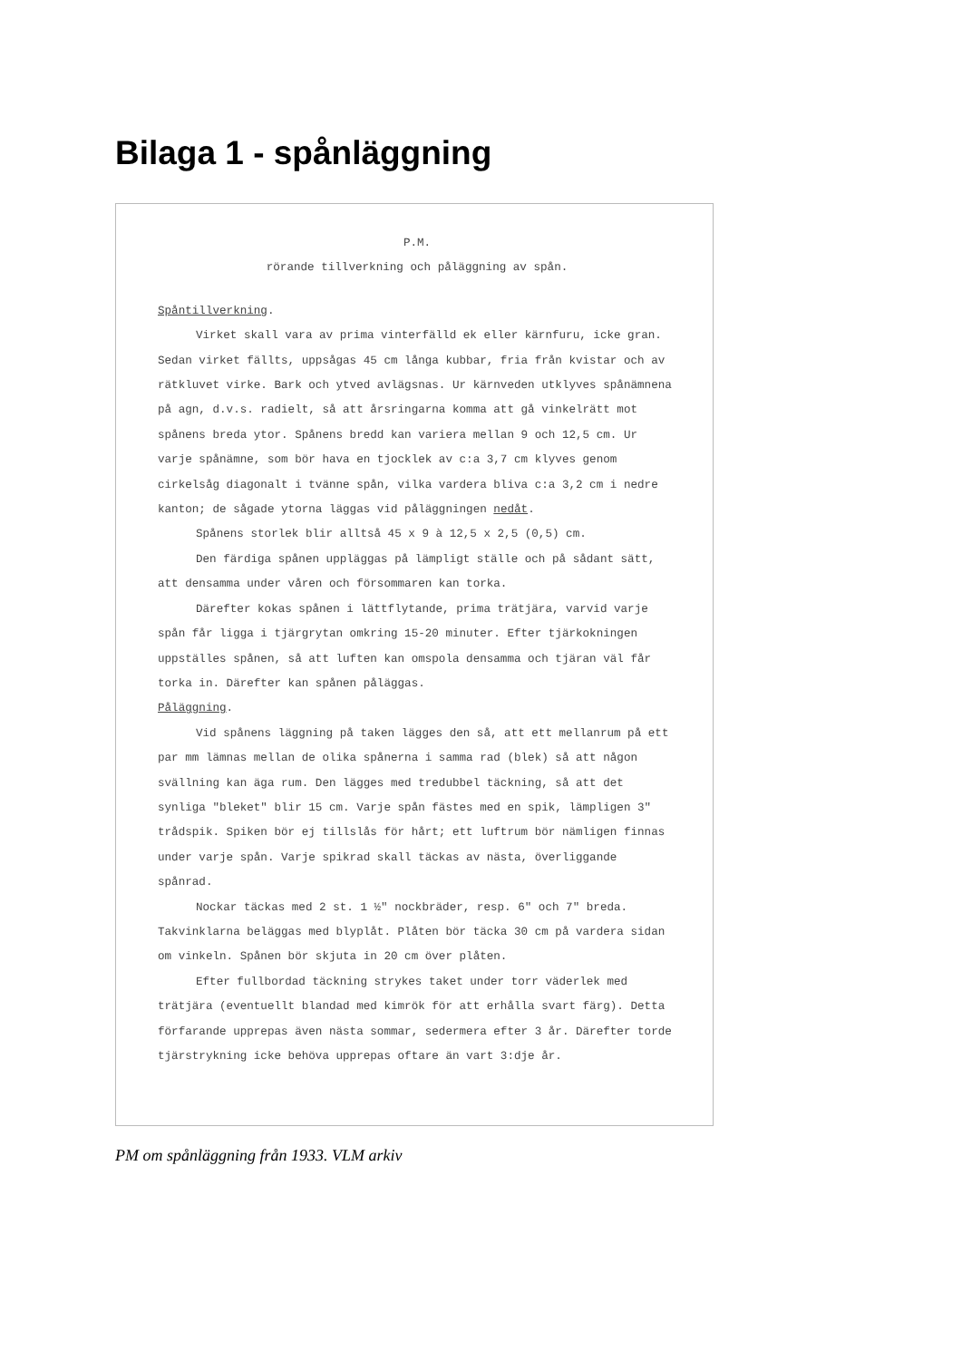Bilaga 1 - spånläggning
P.M.
rörande tillverkning och påläggning av spån.
Spåntillverkning.
Virket skall vara av prima vinterfälld ek eller kärnfuru, icke gran. Sedan virket fällts, uppsågas 45 cm långa kubbar, fria från kvistar och av rätkluvet virke. Bark och ytved avlägsnas. Ur kärnveden utklyves spånämnena på agn, d.v.s. radielt, så att årsringarna komma att gå vinkelrätt mot spånens breda ytor. Spånens bredd kan variera mellan 9 och 12,5 cm. Ur varje spånämne, som bör hava en tjocklek av c:a 3,7 cm klyves genom cirkelsåg diagonalt i tvänne spån, vilka vardera bliva c:a 3,2 cm i nedre kanton; de sågade ytorna läggas vid påläggningen nedåt.
Spånens storlek blir alltså 45 x 9 à 12,5 x 2,5 (0,5) cm.
Den färdiga spånen uppläggas på lämpligt ställe och på sådant sätt, att densamma under våren och försommaren kan torka.
Därefter kokas spånen i lättflytande, prima trätjära, varvid varje spån får ligga i tjärgrytan omkring 15-20 minuter. Efter tjärkokningen uppställes spånen, så att luften kan omspola densamma och tjäran väl får torka in. Därefter kan spånen påläggas.
Påläggning.
Vid spånens läggning på taken lägges den så, att ett mellanrum på ett par mm lämnas mellan de olika spånerna i samma rad (blek) så att någon svällning kan äga rum. Den lägges med tredubbel täckning, så att det synliga "bleket" blir 15 cm. Varje spån fästes med en spik, lämpligen 3" trådspik. Spiken bör ej tillslås för hårt; ett luftrum bör nämligen finnas under varje spån. Varje spikrad skall täckas av nästa, överliggande spånrad.
Nockar täckas med 2 st. 1 ½" nockbräder, resp. 6" och 7" breda. Takvinklarna beläggas med blyplåt. Plåten bör täcka 30 cm på vardera sidan om vinkeln. Spånen bör skjuta in 20 cm över plåten.
Efter fullbordad täckning strykes taket under torr väderlek med trätjära (eventuellt blandad med kimrök för att erhålla svart färg). Detta förfarande upprepas även nästa sommar, sedermera efter 3 år. Därefter torde tjärstrykning icke behöva upprepas oftare än vart 3:dje år.
PM om spånläggning från 1933. VLM arkiv